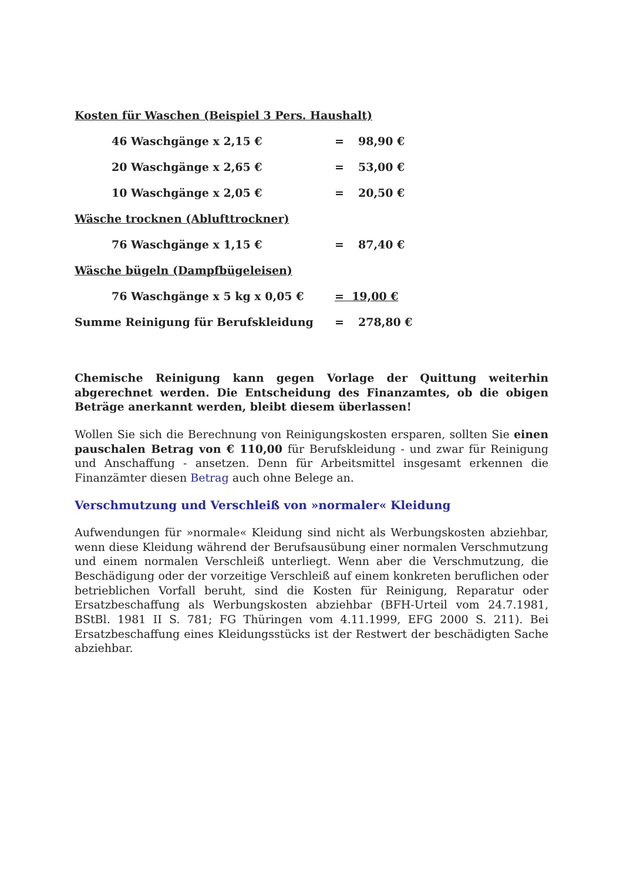Kosten für Waschen (Beispiel 3 Pers. Haushalt)
46 Waschgänge x 2,15 € = 98,90 €
20 Waschgänge x 2,65 € = 53,00 €
10 Waschgänge x 2,05 € = 20,50 €
Wäsche trocknen (Ablufttrockner)
76 Waschgänge x 1,15 € = 87,40 €
Wäsche bügeln (Dampfbügeleisen)
76 Waschgänge x 5 kg x 0,05 € = 19,00 €
Summe Reinigung für Berufskleidung = 278,80 €
Chemische Reinigung kann gegen Vorlage der Quittung weiterhin abgerechnet werden. Die Entscheidung des Finanzamtes, ob die obigen Beträge anerkannt werden, bleibt diesem überlassen!
Wollen Sie sich die Berechnung von Reinigungskosten ersparen, sollten Sie einen pauschalen Betrag von € 110,00 für Berufskleidung - und zwar für Reinigung und Anschaffung - ansetzen. Denn für Arbeitsmittel insgesamt erkennen die Finanzämter diesen Betrag auch ohne Belege an.
Verschmutzung und Verschleiß von »normaler« Kleidung
Aufwendungen für »normale« Kleidung sind nicht als Werbungskosten abziehbar, wenn diese Kleidung während der Berufsausübung einer normalen Verschmutzung und einem normalen Verschleiß unterliegt. Wenn aber die Verschmutzung, die Beschädigung oder der vorzeitige Verschleiß auf einem konkreten beruflichen oder betrieblichen Vorfall beruht, sind die Kosten für Reinigung, Reparatur oder Ersatzbeschaffung als Werbungskosten abziehbar (BFH-Urteil vom 24.7.1981, BStBl. 1981 II S. 781; FG Thüringen vom 4.11.1999, EFG 2000 S. 211). Bei Ersatzbeschaffung eines Kleidungsstücks ist der Restwert der beschädigten Sache abziehbar.